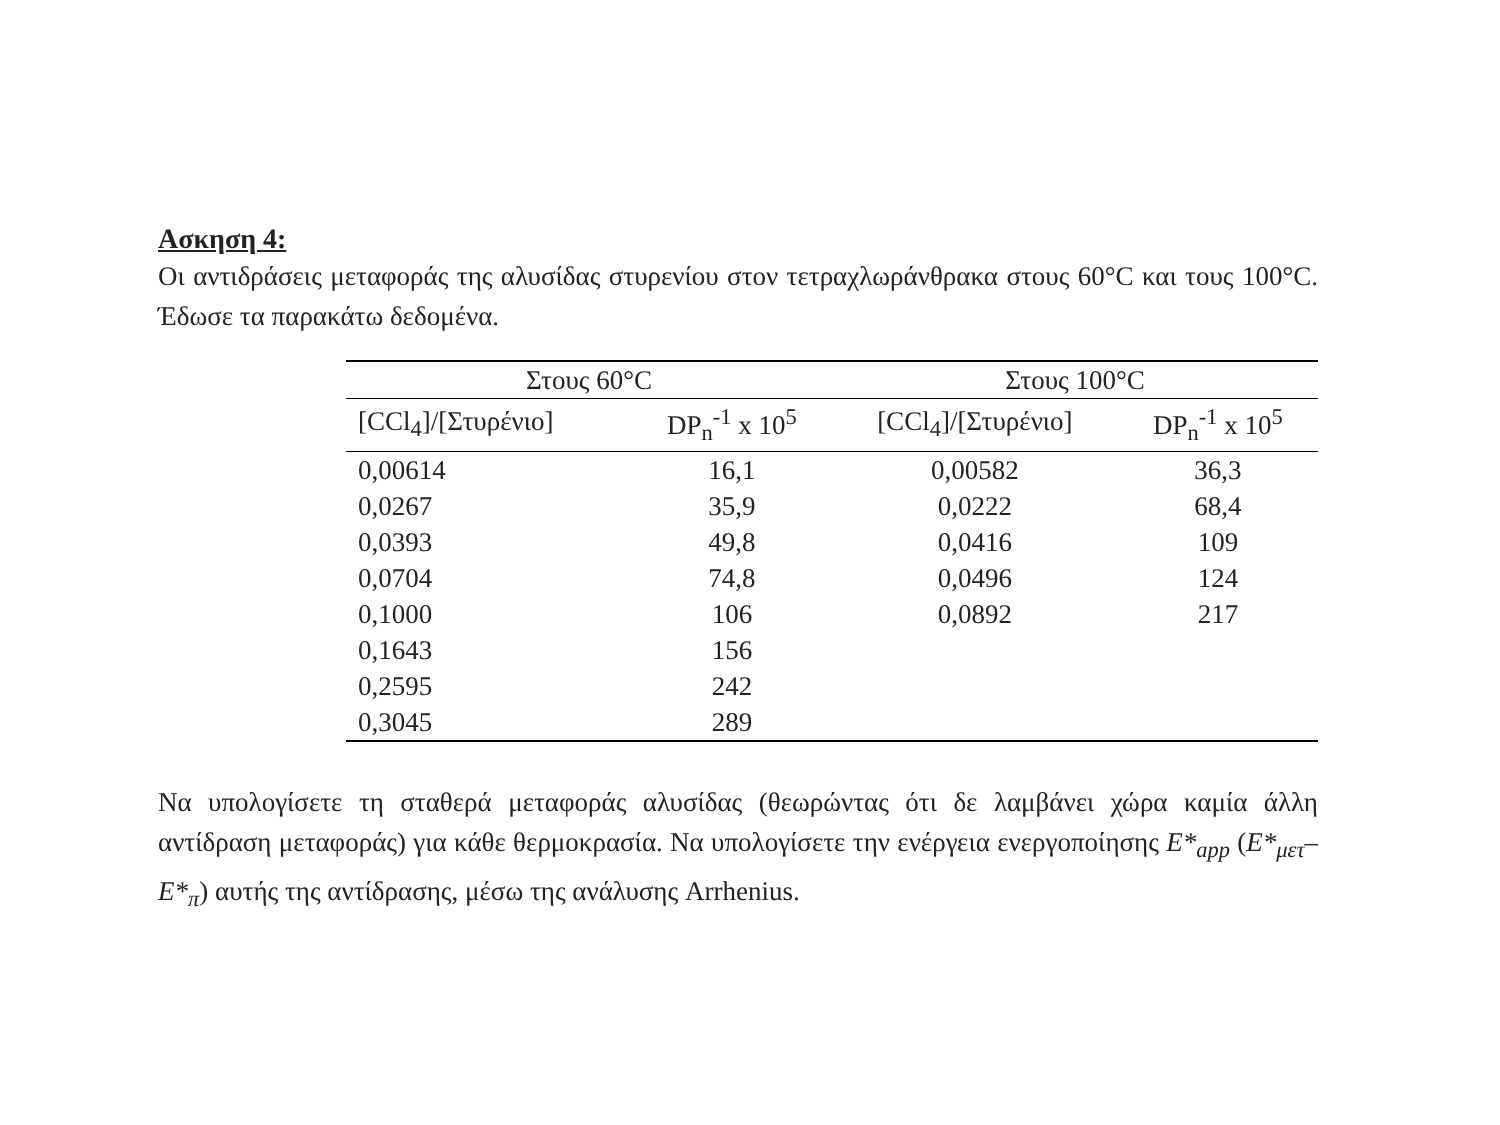Ασκηση 4:
Οι αντιδράσεις μεταφοράς της αλυσίδας στυρενίου στον τετραχλωράνθρακα στους 60°C και τους 100°C. Έδωσε τα παρακάτω δεδομένα.
| Στους 60°C | | Στους 100°C | |
| --- | --- | --- | --- |
| [CCl<sub>4</sub>]/[Στυρένιο] | DP<sub>n</sub><sup>-1</sup> x 10<sup>5</sup> | [CCl<sub>4</sub>]/[Στυρένιο] | DP<sub>n</sub><sup>-1</sup> x 10<sup>5</sup> |
| 0,00614 | 16,1 | 0,00582 | 36,3 |
| 0,0267 | 35,9 | 0,0222 | 68,4 |
| 0,0393 | 49,8 | 0,0416 | 109 |
| 0,0704 | 74,8 | 0,0496 | 124 |
| 0,1000 | 106 | 0,0892 | 217 |
| 0,1643 | 156 | | |
| 0,2595 | 242 | | |
| 0,3045 | 289 | | |
Να υπολογίσετε τη σταθερά μεταφοράς αλυσίδας (θεωρώντας ότι δε λαμβάνει χώρα καμία άλλη αντίδραση μεταφοράς) για κάθε θερμοκρασία. Να υπολογίσετε την ενέργεια ενεργοποίησης E*<sub>app</sub> (E*<sub>μετ</sub>–E*<sub>π</sub>) αυτής της αντίδρασης, μέσω της ανάλυσης Arrhenius.